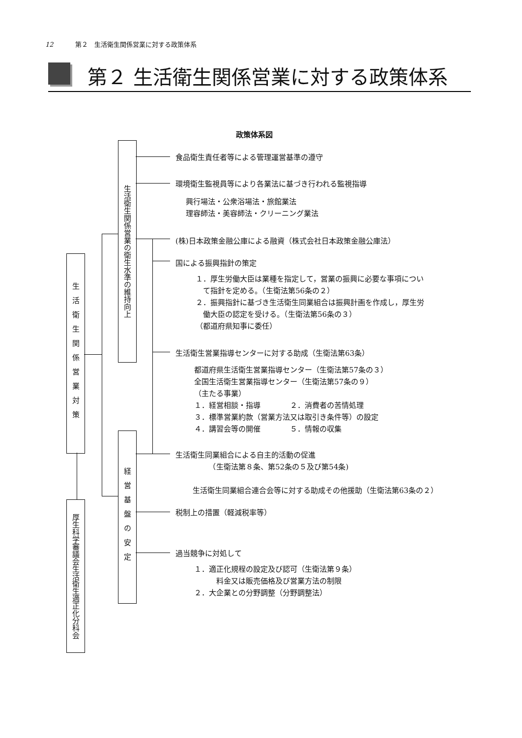12 第２　生活衛生関係営業に対する政策体系
第２ 生活衛生関係営業に対する政策体系
政策体系図
生活衛生関係営業対策
厚生科学審議会生活衛生適正化分科会
生活衛生関係営業の衛生水準の維持向上
経営基盤の安定
食品衛生責任者等による管理運営基準の遵守
環境衛生監視員等により各業法に基づき行われる監視指導
興行場法・公衆浴場法・旅館業法
理容師法・美容師法・クリーニング業法
(株)日本政策金融公庫による融資（株式会社日本政策金融公庫法）
国による振興指針の策定
１．厚生労働大臣は業種を指定して，営業の振興に必要な事項につい
　て指針を定める。（生衛法第56条の２）
２．振興指針に基づき生活衛生同業組合は振興計画を作成し，厚生労
　働大臣の認定を受ける。（生衛法第56条の３）
（都道府県知事に委任）
生活衛生営業指導センターに対する助成（生衛法第63条）
都道府県生活衛生営業指導センター（生衛法第57条の３）
全国生活衛生営業指導センター（生衛法第57条の９）
（主たる事業）
１．経営相談・指導　　　　２．消費者の苦情処理
３．標準営業約款（営業方法又は取引き条件等）の設定
４．講習会等の開催　　　　５．情報の収集
生活衛生同業組合による自主的活動の促進
　　　　　（生衛法第８条、第52条の５及び第54条)
生活衛生同業組合連合会等に対する助成その他援助（生衛法第63条の２）
税制上の措置（軽減税率等）
過当競争に対処して
１．適正化規程の設定及び認可（生衛法第９条）
　　　料金又は販売価格及び営業方法の制限
２．大企業との分野調整（分野調整法）